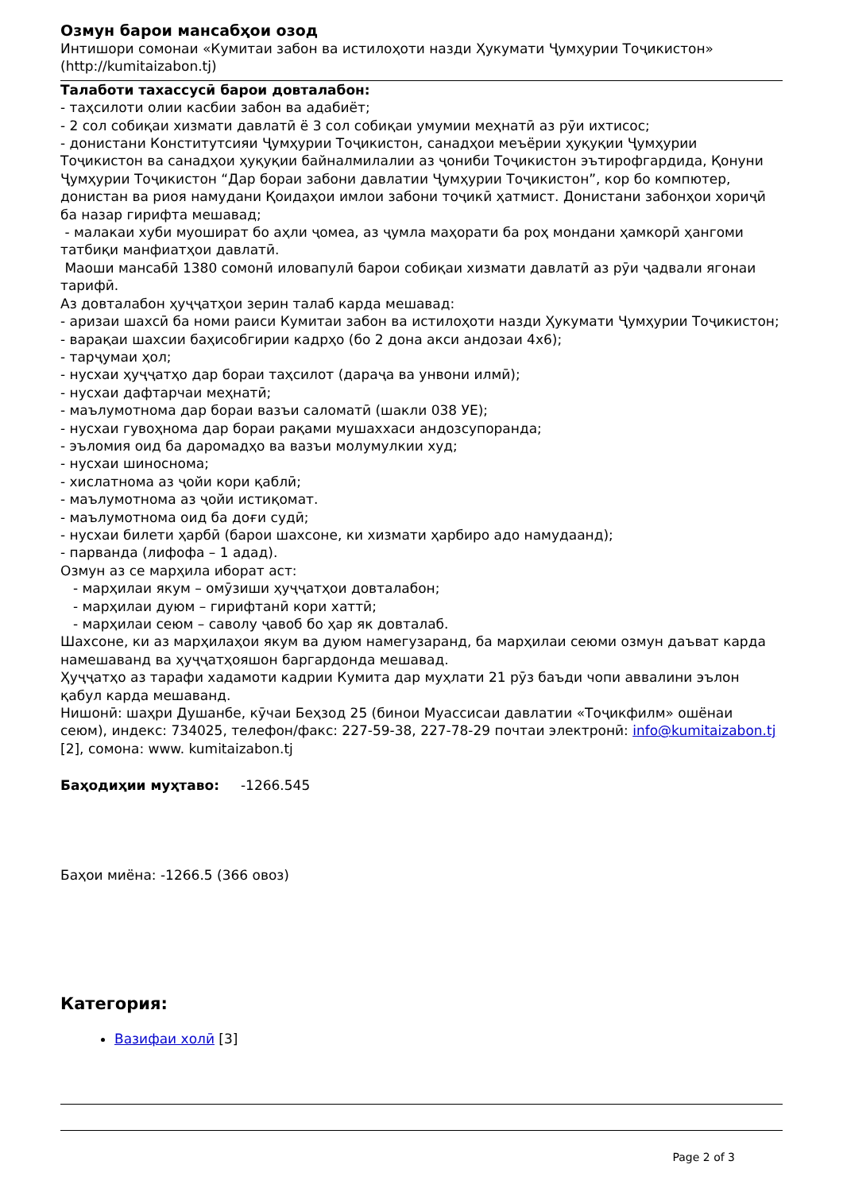Озмун барои мансабҳои озод
Интишори сомонаи «Кумитаи забон ва истилоҳоти назди Ҳукумати Ҷумҳурии Тоҷикистон» (http://kumitaizabon.tj)
Талаботи тахассусӣ барои довталабон:
- таҳсилоти олии касбии забон ва адабиёт;
- 2 сол собиқаи хизмати давлатӣ ё 3 сол собиқаи умумии меҳнатӣ аз рӯи ихтисос;
- донистани Конститутсияи Ҷумҳурии Тоҷикистон, санадҳои меъёрии ҳуқуқии Ҷумҳурии Тоҷикистон ва санадҳои ҳуқуқии байналмилалии аз ҷониби Тоҷикистон эътирофгардида, Қонуни Ҷумҳурии Тоҷикистон “Дар бораи забони давлатии Ҷумҳурии Тоҷикистон”, кор бо компютер, донистан ва риоя намудани Қоидаҳои имлои забони тоҷикӣ ҳатмист. Донистани забонҳои хориҷӣ ба назар гирифта мешавад;
- малакаи хуби муошират бо аҳли ҷомеа, аз ҷумла маҳорати ба роҳ мондани ҳамкорӣ ҳангоми татбиқи манфиатҳои давлатӣ.
Маоши мансабӣ 1380 сомонӣ иловапулӣ барои собиқаи хизмати давлатӣ аз рӯи ҷадвали ягонаи тарифӣ.
Аз довталабон ҳуҷҷатҳои зерин талаб карда мешавад:
- аризаи шахсӣ ба номи раиси Кумитаи забон ва истилоҳоти назди Ҳукумати Ҷумҳурии Тоҷикистон;
- варақаи шахсии баҳисобгирии кадрҳо (бо 2 дона акси андозаи 4х6);
- тарҷумаи ҳол;
- нусхаи ҳуҷҷатҳо дар бораи таҳсилот (дараҷа ва унвони илмӣ);
- нусхаи дафтарчаи меҳнатӣ;
- маълумотнома дар бораи вазъи саломатӣ (шакли 038 УЕ);
- нусхаи гувоҳнома дар бораи рақами мушаххаси андозсупоранда;
- эъломия оид ба даромадҳо ва вазъи молумулкии худ;
- нусхаи шиноснома;
- хислатнома аз ҷойи кори қаблӣ;
- маълумотнома аз ҷойи истиқомат.
- маълумотнома оид ба доғи судӣ;
- нусхаи билети ҳарбӣ (барои шахсоне, ки хизмати ҳарбиро адо намудаанд);
- парванда (лифофа – 1 адад).
Озмун аз се марҳила иборат аст:
- марҳилаи якум – омӯзиши ҳуҷҷатҳои довталабон;
- марҳилаи дуюм – гирифтанӣ кори хаттӣ;
- марҳилаи сеюм – саволу ҷавоб бо ҳар як довталаб.
Шахсоне, ки аз марҳилаҳои якум ва дуюм намегузаранд, ба марҳилаи сеюми озмун даъват карда намешаванд ва ҳуҷҷатҳояшон баргардонда мешавад.
Ҳуҷҷатҳо аз тарафи хадамоти кадрии Кумита дар муҳлати 21 рӯз баъди чопи аввалини эълон қабул карда мешаванд.
Нишонӣ: шаҳри Душанбе, кӯчаи Беҳзод 25 (бинои Муассисаи давлатии «Тоҷикфилм» ошёнаи сеюм), индекс: 734025, телефон/факс: 227-59-38, 227-78-29 почтаи электронӣ: info@kumitaizabon.tj [2], сомона: www. kumitaizabon.tj
Баҳодиҳии муҳтаво: -1266.545
Баҳои миёна: -1266.5 (366 овоз)
Категория:
Вазифаи холӣ [3]
Page 2 of 3